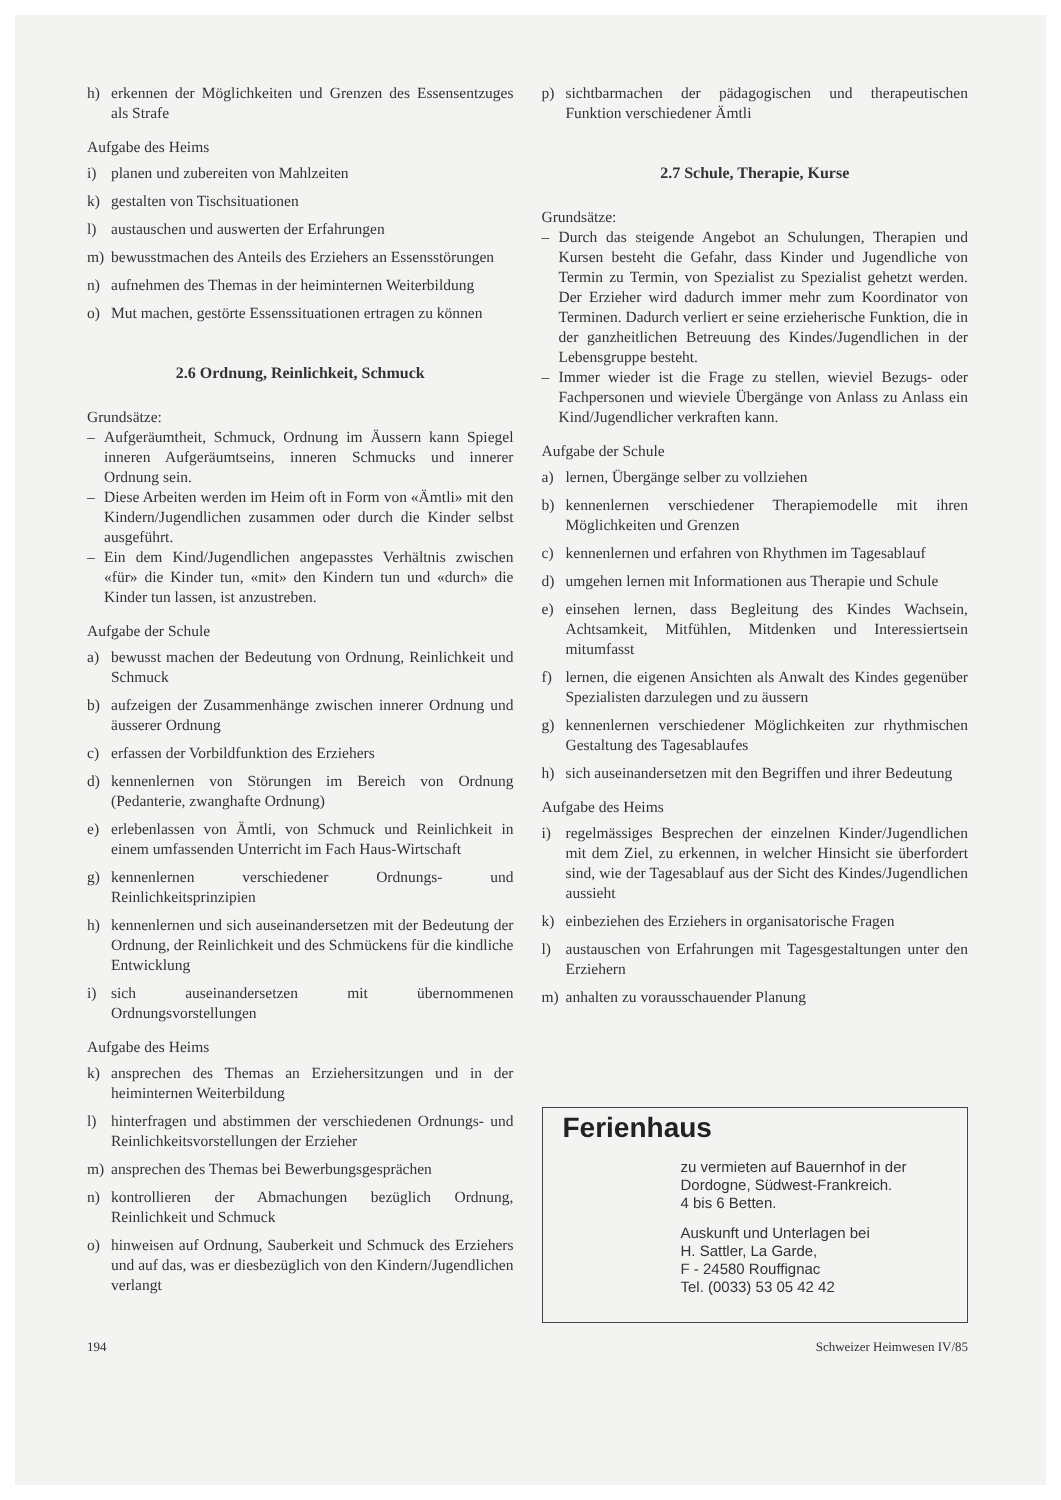h) erkennen der Möglichkeiten und Grenzen des Essensentzuges als Strafe
Aufgabe des Heims
i) planen und zubereiten von Mahlzeiten
k) gestalten von Tischsituationen
l) austauschen und auswerten der Erfahrungen
m) bewusstmachen des Anteils des Erziehers an Essensstörungen
n) aufnehmen des Themas in der heiminternen Weiterbildung
o) Mut machen, gestörte Essenssituationen ertragen zu können
2.6 Ordnung, Reinlichkeit, Schmuck
Grundsätze:
– Aufgeräumtheit, Schmuck, Ordnung im Äussern kann Spiegel inneren Aufgeräumtseins, inneren Schmucks und innerer Ordnung sein.
– Diese Arbeiten werden im Heim oft in Form von «Ämtli» mit den Kindern/Jugendlichen zusammen oder durch die Kinder selbst ausgeführt.
– Ein dem Kind/Jugendlichen angepasstes Verhältnis zwischen «für» die Kinder tun, «mit» den Kindern tun und «durch» die Kinder tun lassen, ist anzustreben.
Aufgabe der Schule
a) bewusst machen der Bedeutung von Ordnung, Reinlichkeit und Schmuck
b) aufzeigen der Zusammenhänge zwischen innerer Ordnung und äusserer Ordnung
c) erfassen der Vorbildfunktion des Erziehers
d) kennenlernen von Störungen im Bereich von Ordnung (Pedanterie, zwanghafte Ordnung)
e) erlebenlassen von Ämtli, von Schmuck und Reinlichkeit in einem umfassenden Unterricht im Fach Haus-Wirtschaft
g) kennenlernen verschiedener Ordnungs- und Reinlichkeitsprinzipien
h) kennenlernen und sich auseinandersetzen mit der Bedeutung der Ordnung, der Reinlichkeit und des Schmückens für die kindliche Entwicklung
i) sich auseinandersetzen mit übernommenen Ordnungsvorstellungen
Aufgabe des Heims
k) ansprechen des Themas an Erziehersitzungen und in der heiminternen Weiterbildung
l) hinterfragen und abstimmen der verschiedenen Ordnungs- und Reinlichkeitsvorstellungen der Erzieher
m) ansprechen des Themas bei Bewerbungsgesprächen
n) kontrollieren der Abmachungen bezüglich Ordnung, Reinlichkeit und Schmuck
o) hinweisen auf Ordnung, Sauberkeit und Schmuck des Erziehers und auf das, was er diesbezüglich von den Kindern/Jugendlichen verlangt
p) sichtbarmachen der pädagogischen und therapeutischen Funktion verschiedener Ämtli
2.7 Schule, Therapie, Kurse
Grundsätze:
– Durch das steigende Angebot an Schulungen, Therapien und Kursen besteht die Gefahr, dass Kinder und Jugendliche von Termin zu Termin, von Spezialist zu Spezialist gehetzt werden. Der Erzieher wird dadurch immer mehr zum Koordinator von Terminen. Dadurch verliert er seine erzieherische Funktion, die in der ganzheitlichen Betreuung des Kindes/Jugendlichen in der Lebensgruppe besteht.
– Immer wieder ist die Frage zu stellen, wieviel Bezugs- oder Fachpersonen und wieviele Übergänge von Anlass zu Anlass ein Kind/Jugendlicher verkraften kann.
Aufgabe der Schule
a) lernen, Übergänge selber zu vollziehen
b) kennenlernen verschiedener Therapiemodelle mit ihren Möglichkeiten und Grenzen
c) kennenlernen und erfahren von Rhythmen im Tagesablauf
d) umgehen lernen mit Informationen aus Therapie und Schule
e) einsehen lernen, dass Begleitung des Kindes Wachsein, Achtsamkeit, Mitfühlen, Mitdenken und Interessiertsein mitumfasst
f) lernen, die eigenen Ansichten als Anwalt des Kindes gegenüber Spezialisten darzulegen und zu äussern
g) kennenlernen verschiedener Möglichkeiten zur rhythmischen Gestaltung des Tagesablaufes
h) sich auseinandersetzen mit den Begriffen und ihrer Bedeutung
Aufgabe des Heims
i) regelmässiges Besprechen der einzelnen Kinder/Jugendlichen mit dem Ziel, zu erkennen, in welcher Hinsicht sie überfordert sind, wie der Tagesablauf aus der Sicht des Kindes/Jugendlichen aussieht
k) einbeziehen des Erziehers in organisatorische Fragen
l) austauschen von Erfahrungen mit Tagesgestaltungen unter den Erziehern
m) anhalten zu vorausschauender Planung
Ferienhaus
zu vermieten auf Bauernhof in der Dordogne, Südwest-Frankreich.
4 bis 6 Betten.
Auskunft und Unterlagen bei
H. Sattler, La Garde,
F - 24580 Rouffignac
Tel. (0033) 53 05 42 42
194 Schweizer Heimwesen IV/85